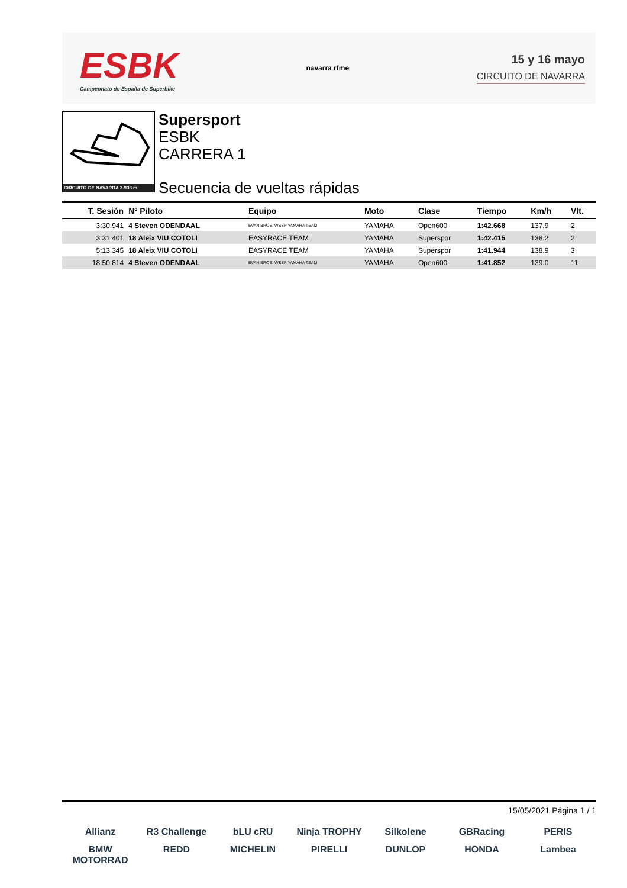ESBK
Campeonato de España de Superbike
navarra rfme
15 y 16 mayo
CIRCUITO DE NAVARRA
CIRCUITO DE NAVARRA 3.933 m.
Supersport
ESBK
CARRERA 1
Secuencia de vueltas rápidas
| T. Sesión | Nº Piloto | Equipo | Moto | Clase | Tiempo | Km/h | Vlt. |
| --- | --- | --- | --- | --- | --- | --- | --- |
| 3:30.941 | 4 Steven ODENDAAL | EVAN BROS. WSSP YAMAHA TEAM | YAMAHA | Open600 | 1:42.668 | 137.9 | 2 |
| 3:31.401 | 18 Aleix VIU COTOLI | EASYRACE TEAM | YAMAHA | Superspor | 1:42.415 | 138.2 | 2 |
| 5:13.345 | 18 Aleix VIU COTOLI | EASYRACE TEAM | YAMAHA | Superspor | 1:41.944 | 138.9 | 3 |
| 18:50.814 | 4 Steven ODENDAAL | EVAN BROS. WSSP YAMAHA TEAM | YAMAHA | Open600 | 1:41.852 | 139.0 | 11 |
15/05/2021 Página 1 / 1
Allianz R3 Challenge bLU cRU Ninja TROPHY Silkolene GBRacing PERIS BMW MOTORRAD REDD MICHELIN PIRELLI DUNLOP HONDA Lambea